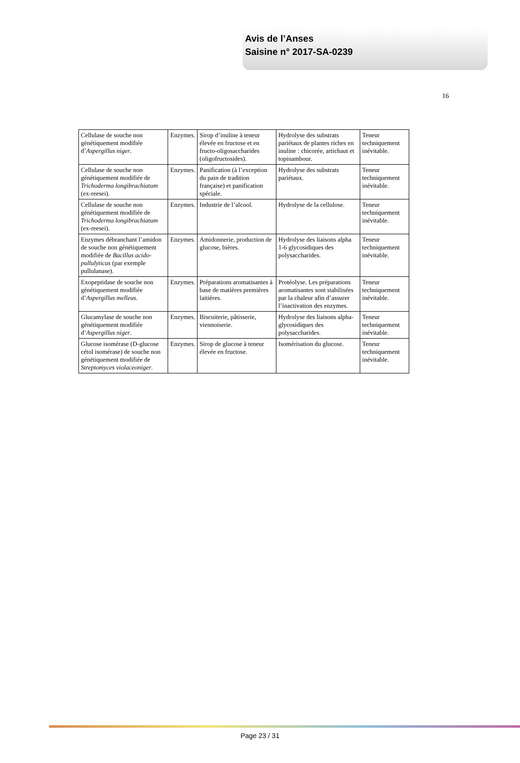Avis de l’Anses
Saisine n° 2017-SA-0239
16
| Cellulase de souche non génétiquement modifiée d’ Aspergillus niger . | Enzymes. | Sirop d’inuline à teneur élevée en fructose et en fructo-oligosaccharides (oligofructosides). | Hydrolyse des substrats pariétaux de plantes riches en inuline : chicorée, artichaut et topinambour. | Teneur techniquement inévitable. |
| Cellulase de souche non génétiquement modifiée de Trichoderma longibrachiatum (ex-reesei). | Enzymes. | Panification (à l’exception du pain de tradition française) et panification spéciale. | Hydrolyse des substrats pariétaux. | Teneur techniquement inévitable. |
| Cellulase de souche non génétiquement modifiée de Trichoderma longibrachiatum (ex-reesei). | Enzymes. | Industrie de l’alcool. | Hydrolyse de la cellulose. | Teneur techniquement inévitable. |
| Enzymes débranchant l’amidon de souche non génétiquement modifiée de Bacillus acido-pullulyticus (par exemple pullulanase). | Enzymes. | Amidonnerie, production de glucose, bières. | Hydrolyse des liaisons alpha 1-6 glycosidiques des polysaccharides. | Teneur techniquement inévitable. |
| Exopeptidase de souche non génétiquement modifiée d’ Aspergillus melleus . | Enzymes. | Préparations aromatisantes à base de matières premières laitières. | Protéolyse. Les préparations aromatisantes sont stabilisées par la chaleur afin d’assurer l’inactivation des enzymes. | Teneur techniquement inévitable. |
| Glucamylase de souche non génétiquement modifiée d’ Aspergillus niger . | Enzymes. | Biscuiterie, pâtisserie, viennoiserie. | Hydrolyse des liaisons alpha-glycosidiques des polysaccharides. | Teneur techniquement inévitable. |
| Glucose isomérase (D-glucose cétol isomérase) de souche non génétiquement modifiée de Streptomyces violaceoniger . | Enzymes. | Sirop de glucose à teneur élevée en fructose. | Isomérisation du glucose. | Teneur techniquement inévitable. |
Page 23 / 31